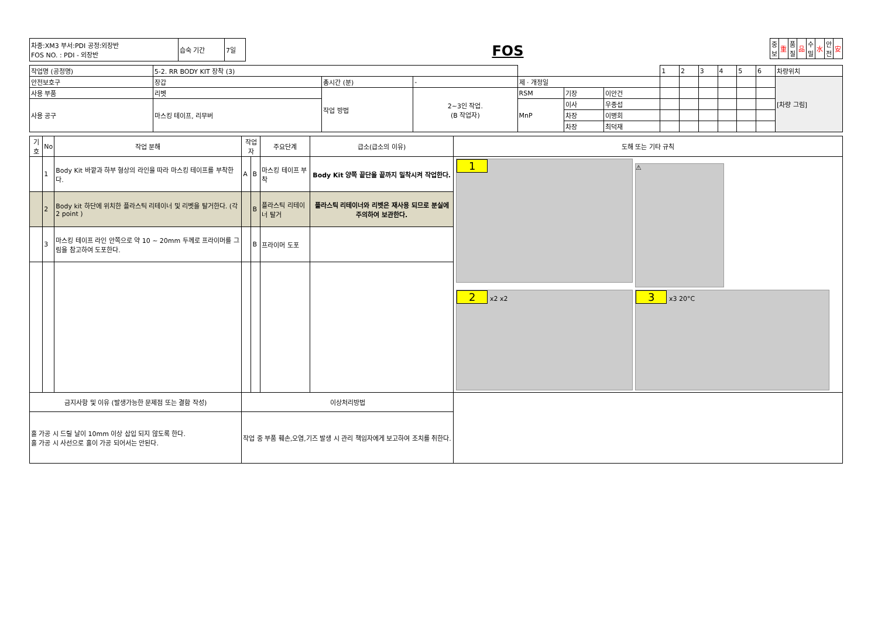| 차종:XM3 부서:PDI 공정:외장반 FOS NO. : PDI - 외장반 | 습숙 기간 | 7일 |
FOS
| 중 보 | 重 | 품 질 | 品 | 수 밀 | 水 | 안 전 | 安 |
| 작업명 (공정명) | 5-2. RR BODY KIT 장착 (3) | | | | | | 1 | 2 | 3 | 4 | 5 | 6 | 차량위치 |
| 안전보호구 | 장갑 | 총시간 (분) | - | 제 · 개정일 | | | | | | | | | [차량 그림] |
| 사용 부품 | 리벳 | 작업 방법 | 2~3인 작업. (B 작업자) | RSM | 기장 | 이안건 | | | | | | | |
| 사용 공구 | 마스킹 테이프, 리무버 | | | MnP | 이사 | 우종섭 | | | | | | | |
| | | | | | 차장 | 이병회 | | | | | | | |
| | | | | | 차장 | 최덕재 | | | | | | | |
| 기호 | No | 작업 분해 | 작업자 | | 주요단계 | 급소(급소의 이유) | 도해 또는 기타 규칙 |
| --- | --- | --- | --- | --- | --- | --- | --- |
| | 1 | Body Kit 바깥과 하부 형상의 라인을 따라 마스킹 테이프를 부착한다. | A | B | 마스킹 테이프 부착 | Body Kit 양쪽 끝단을 끝까지 밀착시켜 작업한다. | 1 ⚠ 2 x2 x2 3 x3 20°C |
| | 2 | Body kit 하단에 위치한 플라스틱 리테이너 및 리벳을 탈거한다. (각 2 point ) | | B | 플라스틱 리테이너 탈거 | 플라스틱 리테이너와 리벳은 재사용 되므로 분실에 주의하여 보관한다. | |
| | 3 | 마스킹 테이프 라인 안쪽으로 약 10 ~ 20mm 두께로 프라이머를 그림을 참고하여 도포한다. | | B | 프라이머 도포 | | |
| 금지사항 및 이유 (발생가능한 문제점 또는 결함 작성) | | | 이상처리방법 | | | | |
| 홀 가공 시 드릴 날이 10mm 이상 삽입 되지 않도록 한다. 홀 가공 시 사선으로 홀이 가공 되어서는 안된다. | | | 작업 중 부품 훼손,오염,기즈 발생 시 관리 책임자에게 보고하여 조치를 취한다. | | | | |